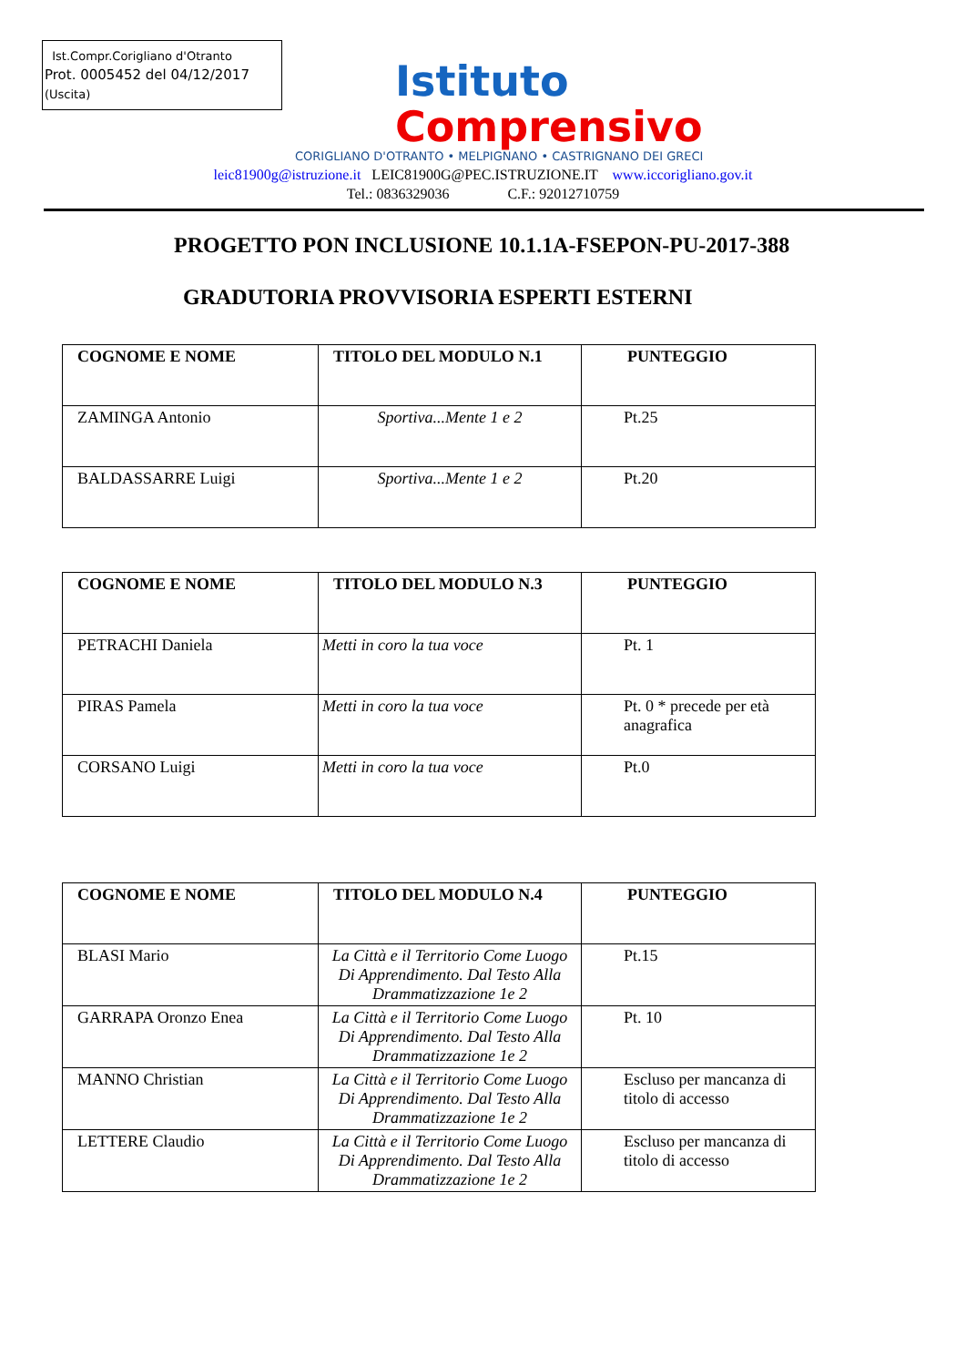Ist.Compr.Corigliano d'Otranto
Prot. 0005452 del 04/12/2017
(Uscita)
Istituto
Comprensivo
CORIGLIANO D'OTRANTO • MELPIGNANO • CASTRIGNANO DEI GRECI
leic81900g@istruzione.it LEIC81900G@PEC.ISTRUZIONE.IT www.iccorigliano.gov.it
Tel.: 0836329036 C.F.: 92012710759
PROGETTO PON INCLUSIONE 10.1.1A-FSEPON-PU-2017-388
GRADUTORIA PROVVISORIA ESPERTI ESTERNI
| COGNOME E NOME | TITOLO DEL MODULO N.1 | PUNTEGGIO |
| --- | --- | --- |
| ZAMINGA Antonio | Sportiva...Mente 1 e 2 | Pt.25 |
| BALDASSARRE Luigi | Sportiva...Mente 1 e 2 | Pt.20 |
| COGNOME E NOME | TITOLO DEL MODULO N.3 | PUNTEGGIO |
| --- | --- | --- |
| PETRACHI Daniela | Metti in coro la tua voce | Pt. 1 |
| PIRAS Pamela | Metti in coro la tua voce | Pt. 0 * precede per età anagrafica |
| CORSANO Luigi | Metti in coro la tua voce | Pt.0 |
| COGNOME E NOME | TITOLO DEL MODULO N.4 | PUNTEGGIO |
| --- | --- | --- |
| BLASI Mario | La Città e il Territorio Come Luogo Di Apprendimento. Dal Testo Alla Drammatizzazione 1e 2 | Pt.15 |
| GARRAPA Oronzo Enea | La Città e il Territorio Come Luogo Di Apprendimento. Dal Testo Alla Drammatizzazione 1e 2 | Pt. 10 |
| MANNO Christian | La Città e il Territorio Come Luogo Di Apprendimento. Dal Testo Alla Drammatizzazione 1e 2 | Escluso per mancanza di titolo di accesso |
| LETTERE Claudio | La Città e il Territorio Come Luogo Di Apprendimento. Dal Testo Alla Drammatizzazione 1e 2 | Escluso per mancanza di titolo di accesso |